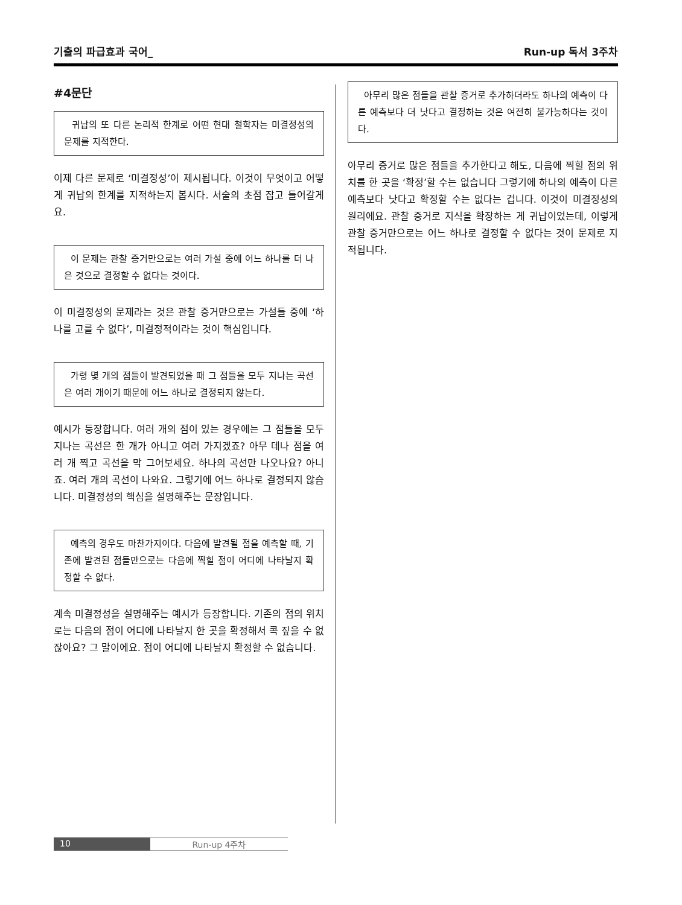기출의 파급효과 국어_ Run-up 독서 3주차
#4문단
귀납의 또 다른 논리적 한계로 어떤 현대 철학자는 미결정성의 문제를 지적한다.
이제 다른 문제로 ‘미결정성’이 제시됩니다. 이것이 무엇이고 어떻게 귀납의 한계를 지적하는지 봅시다. 서술의 초점 잡고 들어갈게요.
이 문제는 관찰 증거만으로는 여러 가설 중에 어느 하나를 더 나은 것으로 결정할 수 없다는 것이다.
이 미결정성의 문제라는 것은 관찰 증거만으로는 가설들 중에 ‘하나를 고를 수 없다’, 미결정적이라는 것이 핵심입니다.
가령 몇 개의 점들이 발견되었을 때 그 점들을 모두 지나는 곡선은 여러 개이기 때문에 어느 하나로 결정되지 않는다.
예시가 등장합니다. 여러 개의 점이 있는 경우에는 그 점들을 모두 지나는 곡선은 한 개가 아니고 여러 가지겠죠? 아무 데나 점을 여러 개 찍고 곡선을 막 그어보세요. 하나의 곡선만 나오나요? 아니죠. 여러 개의 곡선이 나와요. 그렇기에 어느 하나로 결정되지 않습니다. 미결정성의 핵심을 설명해주는 문장입니다.
예측의 경우도 마찬가지이다. 다음에 발견될 점을 예측할 때, 기존에 발견된 점들만으로는 다음에 찍힐 점이 어디에 나타날지 확정할 수 없다.
계속 미결정성을 설명해주는 예시가 등장합니다. 기존의 점의 위치로는 다음의 점이 어디에 나타날지 한 곳을 확정해서 콕 짚을 수 없잖아요? 그 말이에요. 점이 어디에 나타날지 확정할 수 없습니다.
아무리 많은 점들을 관찰 증거로 추가하더라도 하나의 예측이 다른 예측보다 더 낫다고 결정하는 것은 여전히 불가능하다는 것이다.
아무리 증거로 많은 점들을 추가한다고 해도, 다음에 찍힐 점의 위치를 한 곳을 ‘확정’할 수는 없습니다 그렇기에 하나의 예측이 다른 예측보다 낫다고 확정할 수는 없다는 겁니다. 이것이 미결정성의 원리에요. 관찰 증거로 지식을 확장하는 게 귀납이었는데, 이렇게 관찰 증거만으로는 어느 하나로 결정할 수 없다는 것이 문제로 지적됩니다.
10 Run-up 4주차